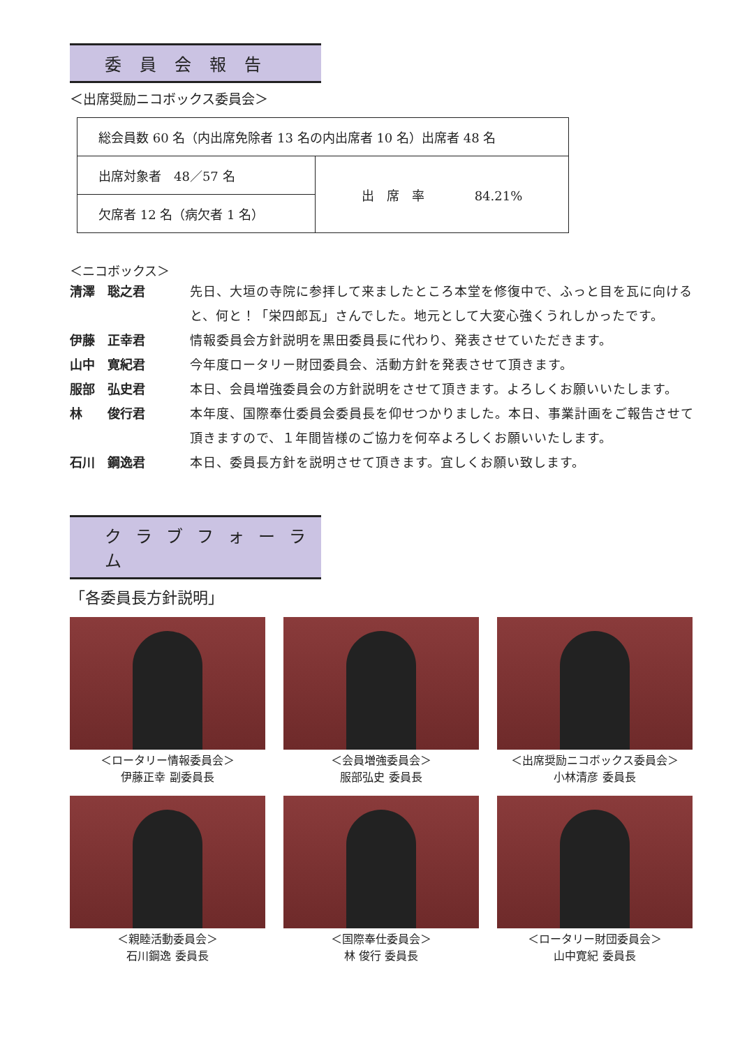委員会報告
＜出席奨励ニコボックス委員会＞
| 総会員数 60 名（内出席免除者 13 名の内出席者 10 名）出席者 48 名 | |
| 出席対象者 48／57 名 | 出 席 率 84.21% |
| 欠席者 12 名（病欠者 1 名） | |
＜ニコボックス＞
清澤　聡之君 先日、大垣の寺院に参拝して来ましたところ本堂を修復中で、ふっと目を瓦に向けると、何と！「栄四郎瓦」さんでした。地元として大変心強くうれしかったです。
伊藤　正幸君 情報委員会方針説明を黒田委員長に代わり、発表させていただきます。
山中　寛紀君 今年度ロータリー財団委員会、活動方針を発表させて頂きます。
服部　弘史君 本日、会員増強委員会の方針説明をさせて頂きます。よろしくお願いいたします。
林　　俊行君 本年度、国際奉仕委員会委員長を仰せつかりました。本日、事業計画をご報告させて頂きますので、１年間皆様のご協力を何卒よろしくお願いいたします。
石川　鋼逸君 本日、委員長方針を説明させて頂きます。宜しくお願い致します。
クラブフォーラム
「各委員長方針説明」
＜ロータリー情報委員会＞
伊藤正幸 副委員長
＜会員増強委員会＞
服部弘史 委員長
＜出席奨励ニコボックス委員会＞
小林清彦 委員長
＜親睦活動委員会＞
石川鋼逸 委員長
＜国際奉仕委員会＞
林 俊行 委員長
＜ロータリー財団委員会＞
山中寛紀 委員長